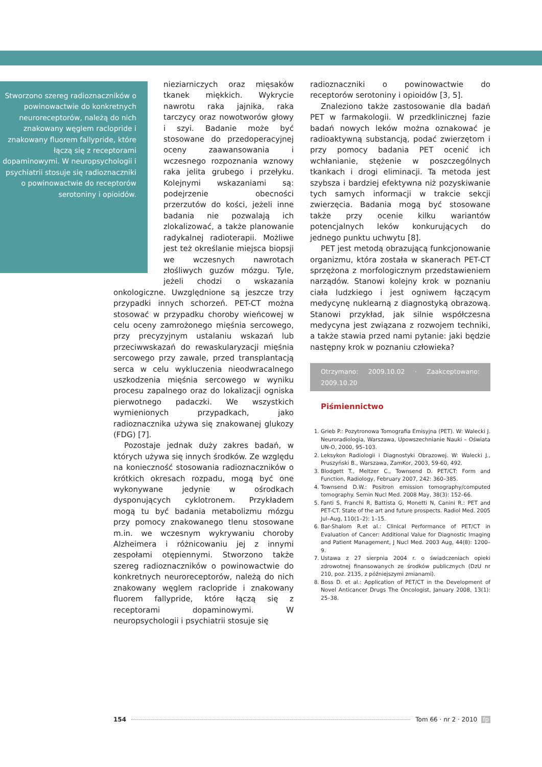Stworzono szereg radioznaczników o powinowactwie do konkretnych neuroreceptorów, należą do nich znakowany węglem raclopride i znakowany fluorem fallypride, które łączą się z receptorami dopaminowymi. W neuropsychologii i psychiatrii stosuje się radioznaczniki o powinowactwie do receptorów serotoniny i opioidów.
nieziarniczych oraz mięsaków tkanek miękkich. Wykrycie nawrotu raka jajnika, raka tarczycy oraz nowotworów głowy i szyi. Badanie może być stosowane do przedoperacyjnej oceny zaawansowania i wczesnego rozpoznania wznowy raka jelita grubego i przełyku. Kolejnymi wskazaniami są: podejrzenie obecności przerzutów do kości, jeżeli inne badania nie pozwalają ich zlokalizować, a także planowanie radykalnej radioterapii. Możliwe jest też określanie miejsca biopsji we wczesnych nawrotach złośliwych guzów mózgu. Tyle, jeżeli chodzi o wskazania onkologiczne. Uwzględnione są jeszcze trzy przypadki innych schorzeń. PET-CT można stosować w przypadku choroby wieńcowej w celu oceny zamrożonego mięśnia sercowego, przy precyzyjnym ustalaniu wskazań lub przeciwwskazań do rewaskularyzacji mięśnia sercowego przy zawale, przed transplantacją serca w celu wykluczenia nieodwracalnego uszkodzenia mięśnia sercowego w wyniku procesu zapalnego oraz do lokalizacji ogniska pierwotnego padaczki. We wszystkich wymienionych przypadkach, jako radioznacznika używa się znakowanej glukozy (FDG) [7].
Pozostaje jednak duży zakres badań, w których używa się innych środków. Ze względu na konieczność stosowania radioznaczników o krótkich okresach rozpadu, mogą być one wykonywane jedynie w ośrodkach dysponujących cyklotronem. Przykładem mogą tu być badania metabolizmu mózgu przy pomocy znakowanego tlenu stosowane m.in. we wczesnym wykrywaniu choroby Alzheimera i różnicowaniu jej z innymi zespołami otępiennymi. Stworzono także szereg radioznaczników o powinowactwie do konkretnych neuroreceptorów, należą do nich znakowany węglem raclopride i znakowany fluorem fallypride, które łączą się z receptorami dopaminowymi. W neuropsychologii i psychiatrii stosuje się
radioznaczniki o powinowactwie do receptorów serotoniny i opioidów [3, 5].
Znaleziono także zastosowanie dla badań PET w farmakologii. W przedklinicznej fazie badań nowych leków można oznakować je radioaktywną substancją, podać zwierzętom i przy pomocy badania PET ocenić ich wchłanianie, stężenie w poszczególnych tkankach i drogi eliminacji. Ta metoda jest szybsza i bardziej efektywna niż pozyskiwanie tych samych informacji w trakcie sekcji zwierzęcia. Badania mogą być stosowane także przy ocenie kilku wariantów potencjalnych leków konkurujących do jednego punktu uchwytu [8].
PET jest metodą obrazującą funkcjonowanie organizmu, która została w skanerach PET-CT sprzężona z morfologicznym przedstawieniem narządów. Stanowi kolejny krok w poznaniu ciała ludzkiego i jest ogniwem łączącym medycynę nuklearną z diagnostyką obrazową. Stanowi przykład, jak silnie współczesna medycyna jest związana z rozwojem techniki, a także stawia przed nami pytanie: jaki będzie następny krok w poznaniu człowieka?
Otrzymano: 2009.10.02 · Zaakceptowano: 2009.10.20
Piśmiennictwo
1. Grieb P.: Pozytronowa Tomografia Emisyjna (PET). W: Walecki J. Neuroradiologia, Warszawa, Upowszechnianie Nauki – Oświata UN-O, 2000, 95–103.
2. Leksykon Radiologii i Diagnostyki Obrazowej. W: Walecki J., Pruszyński B., Warszawa, ZamKor, 2003, 59-60, 492.
3. Blodgett T., Meltzer C., Townsend D. PET/CT: Form and Function, Radiology, February 2007, 242: 360–385.
4. Townsend D.W.: Positron emission tomography/computed tomography. Semin Nucl Med. 2008 May, 38(3): 152–66.
5. Fanti S, Franchi R, Battista G, Monetti N, Canini R.: PET and PET-CT. State of the art and future prospects. Radiol Med. 2005 Jul–Aug, 110(1–2): 1–15.
6. Bar-Shalom R.et al.: Clinical Performance of PET/CT in Evaluation of Cancer: Additional Value for Diagnostic Imaging and Patient Management, J Nucl Med. 2003 Aug, 44(8): 1200–9.
7. Ustawa z 27 sierpnia 2004 r. o świadczeniach opieki zdrowotnej finansowanych ze środków publicznych (DzU nr 210, poz. 2135, z późniejszymi zmianami).
8. Boss D. et al.: Application of PET/CT in the Development of Novel Anticancer Drugs The Oncologist, January 2008, 13(1): 25–38.
154 Tom 66 · nr 2 · 2010 fp